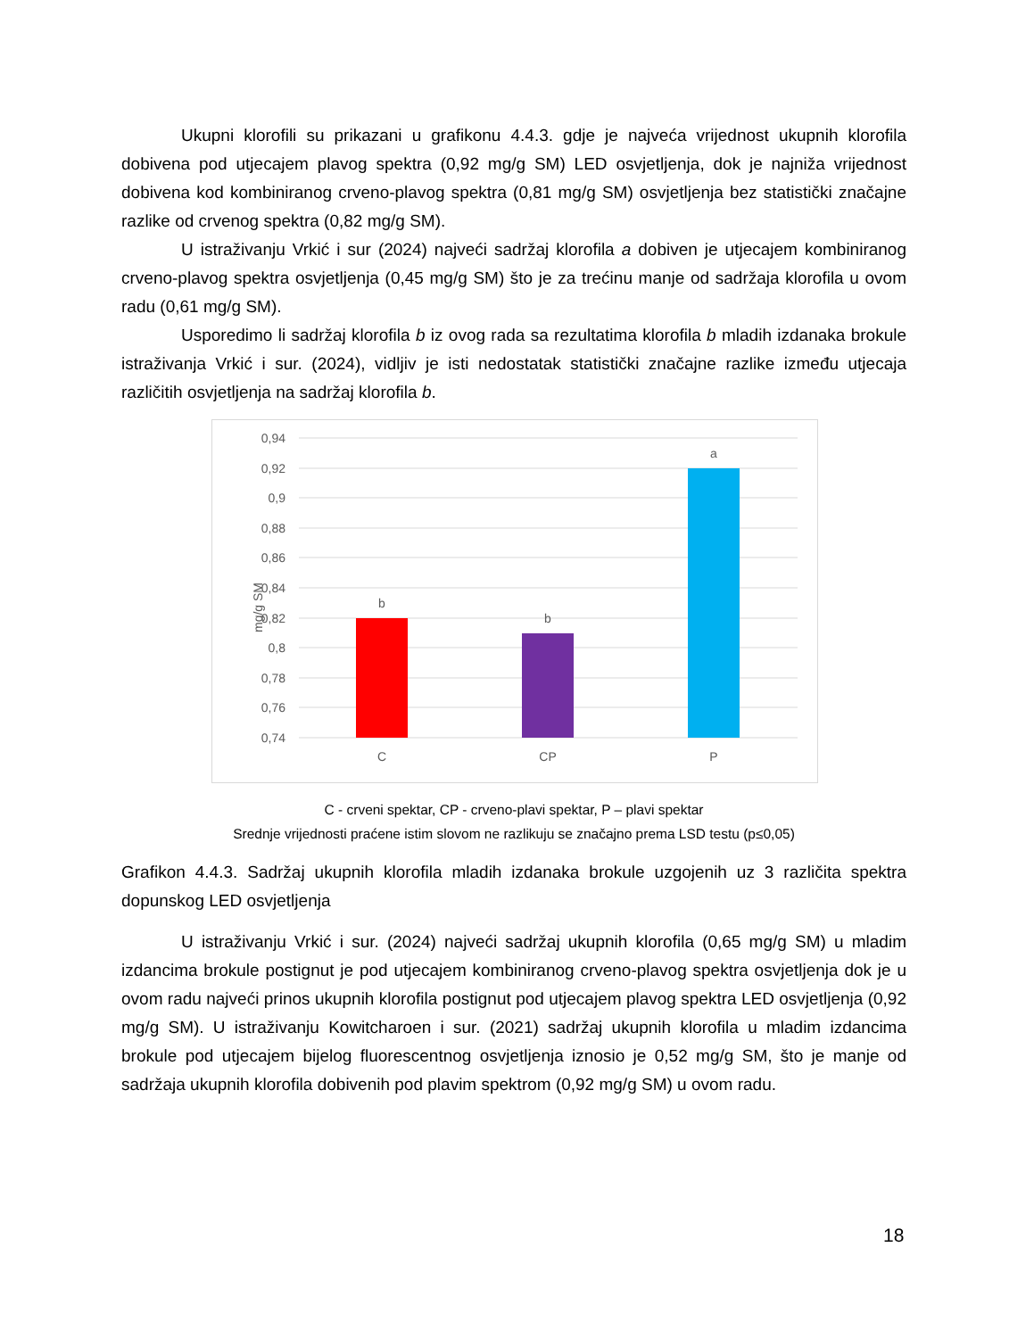Ukupni klorofili su prikazani u grafikonu 4.4.3. gdje je najveća vrijednost ukupnih klorofila dobivena pod utjecajem plavog spektra (0,92 mg/g SM) LED osvjetljenja, dok je najniža vrijednost dobivena kod kombiniranog crveno-plavog spektra (0,81 mg/g SM) osvjetljenja bez statistički značajne razlike od crvenog spektra (0,82 mg/g SM).
U istraživanju Vrkić i sur (2024) najveći sadržaj klorofila a dobiven je utjecajem kombiniranog crveno-plavog spektra osvjetljenja (0,45 mg/g SM) što je za trećinu manje od sadržaja klorofila u ovom radu (0,61 mg/g SM).
Usporedimo li sadržaj klorofila b iz ovog rada sa rezultatima klorofila b mladih izdanaka brokule istraživanja Vrkić i sur. (2024), vidljiv je isti nedostatak statistički značajne razlike između utjecaja različitih osvjetljenja na sadržaj klorofila b.
0,94
0,92
0,9
0,88
0,86
0,84
0,82
0,8
0,78
0,76
0,74
mg/g SM
b
b
a
C
CP
P
C - crveni spektar, CP - crveno-plavi spektar, P – plavi spektar
Srednje vrijednosti praćene istim slovom ne razlikuju se značajno prema LSD testu (p≤0,05)
Grafikon 4.4.3. Sadržaj ukupnih klorofila mladih izdanaka brokule uzgojenih uz 3 različita spektra dopunskog LED osvjetljenja
U istraživanju Vrkić i sur. (2024) najveći sadržaj ukupnih klorofila (0,65 mg/g SM) u mladim izdancima brokule postignut je pod utjecajem kombiniranog crveno-plavog spektra osvjetljenja dok je u ovom radu najveći prinos ukupnih klorofila postignut pod utjecajem plavog spektra LED osvjetljenja (0,92 mg/g SM). U istraživanju Kowitcharoen i sur. (2021) sadržaj ukupnih klorofila u mladim izdancima brokule pod utjecajem bijelog fluorescentnog osvjetljenja iznosio je 0,52 mg/g SM, što je manje od sadržaja ukupnih klorofila dobivenih pod plavim spektrom (0,92 mg/g SM) u ovom radu.
18